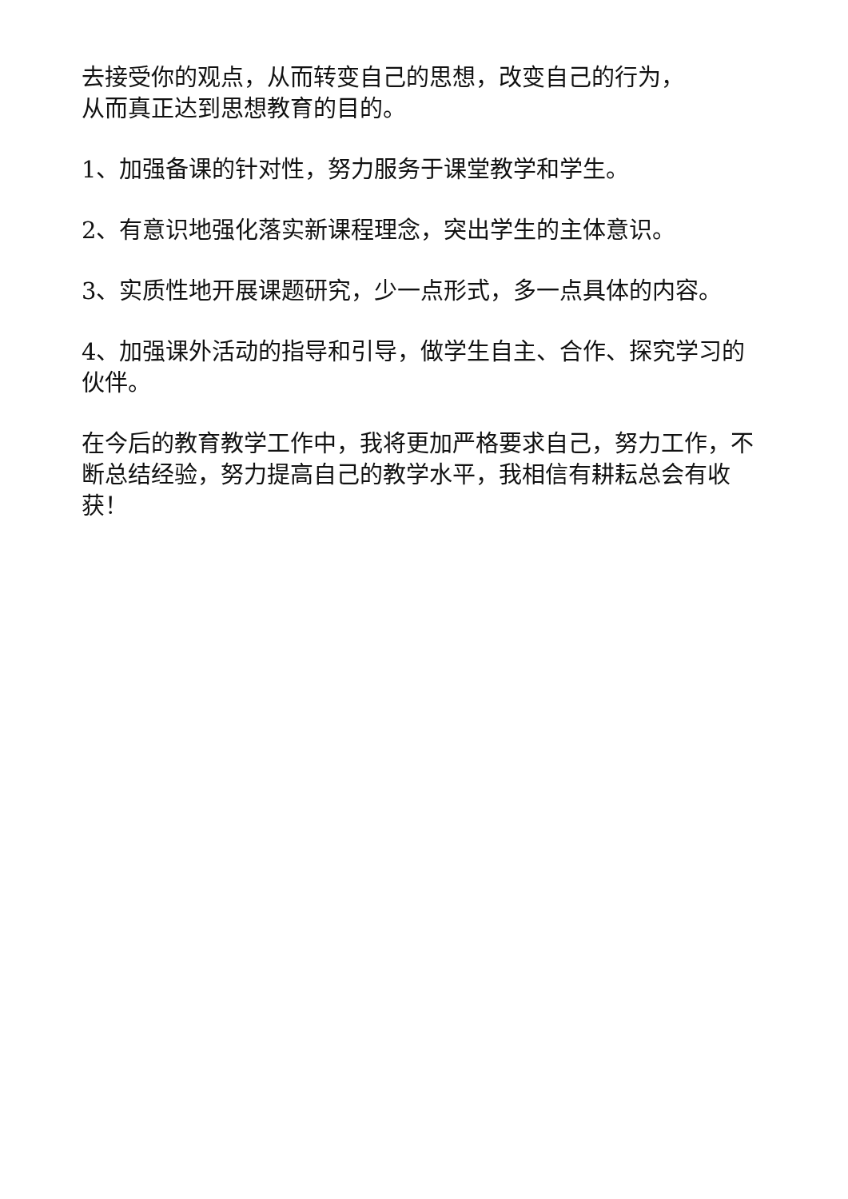去接受你的观点，从而转变自己的思想，改变自己的行为，
从而真正达到思想教育的目的。
1、加强备课的针对性，努力服务于课堂教学和学生。
2、有意识地强化落实新课程理念，突出学生的主体意识。
3、实质性地开展课题研究，少一点形式，多一点具体的内容。
4、加强课外活动的指导和引导，做学生自主、合作、探究学习的伙伴。
在今后的教育教学工作中，我将更加严格要求自己，努力工作，不断总结经验，努力提高自己的教学水平，我相信有耕耘总会有收获！